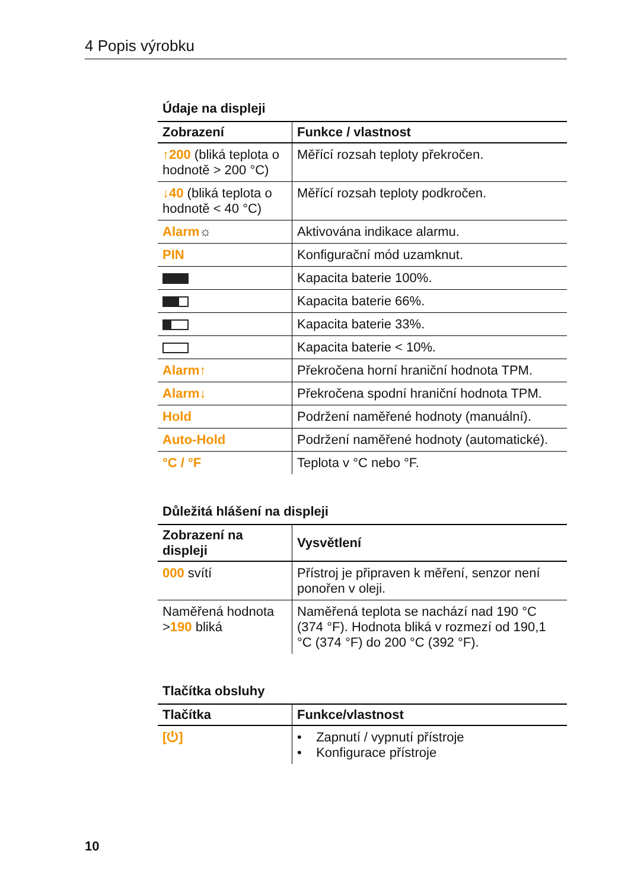4 Popis výrobku
Údaje na displeji
| Zobrazení | Funkce / vlastnost |
| --- | --- |
| ↑200 (bliká teplota o hodnotě > 200 °C) | Měřící rozsah teploty překročen. |
| ↓40 (bliká teplota o hodnotě < 40 °C) | Měřící rozsah teploty podkročen. |
| Alarm ☼ | Aktivována indikace alarmu. |
| PIN | Konfigurační mód uzamknut. |
| | Kapacita baterie 100%. |
| | Kapacita baterie 66%. |
| | Kapacita baterie 33%. |
| | Kapacita baterie < 10%. |
| Alarm↑ | Překročena horní hraniční hodnota TPM. |
| Alarm↓ | Překročena spodní hraniční hodnota TPM. |
| Hold | Podržení naměřené hodnoty (manuální). |
| Auto-Hold | Podržení naměřené hodnoty (automatické). |
| °C / °F | Teplota v °C nebo °F. |
Důležitá hlášení na displeji
| Zobrazení na displeji | Vysvětlení |
| --- | --- |
| 000 svítí | Přístroj je připraven k měření, senzor není ponořen v oleji. |
| Naměřená hodnota > 190 bliká | Naměřená teplota se nachází nad 190 °C (374 °F). Hodnota bliká v rozmezí od 190,1 °C (374 °F) do 200 °C (392 °F). |
Tlačítka obsluhy
| Tlačítka | Funkce/vlastnost |
| --- | --- |
| [⏻] | • Zapnutí / vypnutí přístroje • Konfigurace přístroje |
10